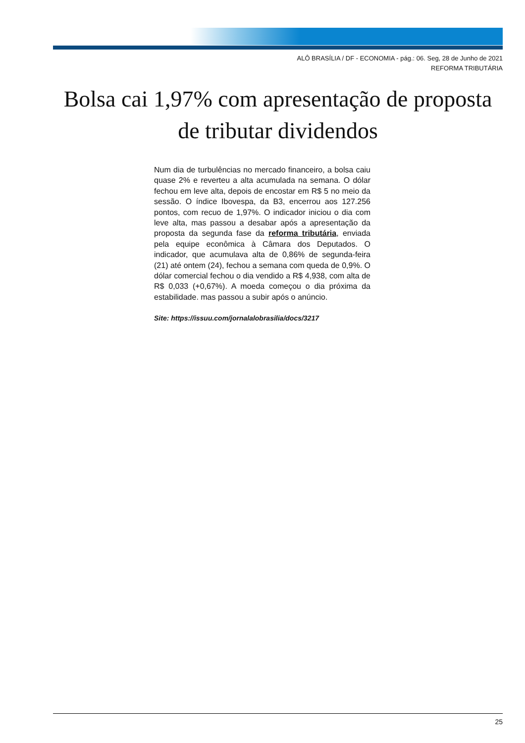ALÔ BRASÍLIA / DF - ECONOMIA - pág.: 06. Seg, 28 de Junho de 2021
REFORMA TRIBUTÁRIA
Bolsa cai 1,97% com apresentação de proposta de tributar dividendos
Num dia de turbulências no mercado financeiro, a bolsa caiu quase 2% e reverteu a alta acumulada na semana. O dólar fechou em leve alta, depois de encostar em R$ 5 no meio da sessão. O índice Ibovespa, da B3, encerrou aos 127.256 pontos, com recuo de 1,97%. O indicador iniciou o dia com leve alta, mas passou a desabar após a apresentação da proposta da segunda fase da reforma tributária, enviada pela equipe econômica à Câmara dos Deputados. O indicador, que acumulava alta de 0,86% de segunda-feira (21) até ontem (24), fechou a semana com queda de 0,9%. O dólar comercial fechou o dia vendido a R$ 4,938, com alta de R$ 0,033 (+0,67%). A moeda começou o dia próxima da estabilidade. mas passou a subir após o anúncio.
Site: https://issuu.com/jornalalobrasilia/docs/3217
25